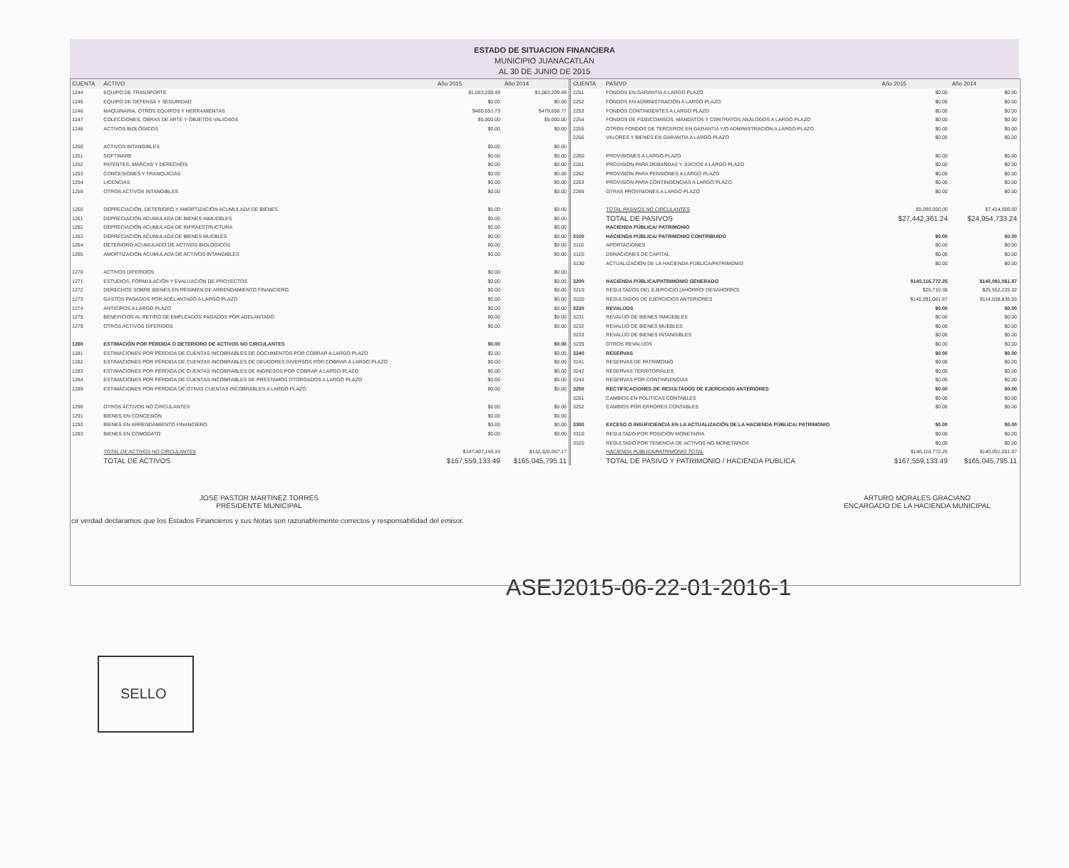ESTADO DE SITUACION FINANCIERA
MUNICIPIO JUANACATLÁN
AL 30 DE JUNIO DE 2015
| CUENTA | ACTIVO | Año 2015 | Año 2014 |
| --- | --- | --- | --- |
| 1244 | EQUIPO DE TRANSPORTE | $1,083,209.49 | $1,083,209.49 |
| 1245 | EQUIPO DE DEFENSA Y SEGURIDAD | $0.00 | $0.00 |
| 1246 | MAQUINARIA, OTROS EQUIPOS Y HERRAMIENTAS | $480,651.73 | $479,658.77 |
| 1247 | COLECCIONES, OBRAS DE ARTE Y OBJETOS VALIOSOS | $5,000.00 | $5,000.00 |
| 1248 | ACTIVOS BIOLÓGICOS | $0.00 | $0.00 |
| 1250 | ACTIVOS INTANGIBLES | $0.00 | $0.00 |
| 1251 | SOFTWARE | $0.00 | $0.00 |
| 1252 | PATENTES, MARCAS Y DERECHOS | $0.00 | $0.00 |
| 1253 | CONCESIONES Y FRANQUICIAS | $0.00 | $0.00 |
| 1254 | LICENCIAS | $0.00 | $0.00 |
| 1259 | OTROS ACTIVOS INTANGIBLES | $0.00 | $0.00 |
| 1260 | DEPRECIACIÓN, DETERIORO Y AMORTIZACIÓN ACUMULADA DE BIENES | $0.00 | $0.00 |
| 1261 | DEPRECIACIÓN ACUMULADA DE BIENES INMUEBLES | $0.00 | $0.00 |
| 1262 | DEPRECIACIÓN ACUMULADA DE INFRAESTRUCTURA | $0.00 | $0.00 |
| 1263 | DEPRECIACIÓN ACUMULADA DE BIENES MUEBLES | $0.00 | $0.00 |
| 1264 | DETERIORO ACUMULADO DE ACTIVOS BIOLÓGICOS | $0.00 | $0.00 |
| 1265 | AMORTIZACIÓN ACUMULADA DE ACTIVOS INTANGIBLES | $0.00 | $0.00 |
| 1270 | ACTIVOS DIFERIDOS | $0.00 | $0.00 |
| 1271 | ESTUDIOS, FORMULACIÓN Y EVALUACIÓN DE PROYECTOS | $0.00 | $0.00 |
| 1272 | DERECHOS SOBRE BIENES EN RÉGIMEN DE ARRENDAMIENTO FINANCIERO | $0.00 | $0.00 |
| 1273 | GASTOS PAGADOS POR ADELANTADO A LARGO PLAZO | $0.00 | $0.00 |
| 1274 | ANTICIPOS A LARGO PLAZO | $0.00 | $0.00 |
| 1275 | BENEFICIOS AL RETIRO DE EMPLEADOS PAGADOS POR ADELANTADO | $0.00 | $0.00 |
| 1279 | OTROS ACTIVOS DIFERIDOS | $0.00 | $0.00 |
| 1280 | ESTIMACIÓN POR PÉRDIDA O DETERIORO DE ACTIVOS NO CIRCULANTES | $0.00 | $0.00 |
| 1281 | ESTIMACIONES POR PÉRDIDA DE CUENTAS INCOBRABLES DE DOCUMENTOS POR COBRAR A LARGO PLAZO | $0.00 | $0.00 |
| 1282 | ESTIMACIONES POR PÉRDIDA DE CUENTAS INCOBRABLES DE DEUDORES DIVERSOS POR COBRAR A LARGO PLAZO | $0.00 | $0.00 |
| 1283 | ESTIMACIONES POR PÉRDIDA DE CUENTAS INCOBRABLES DE INGRESOS POR COBRAR A LARGO PLAZO | $0.00 | $0.00 |
| 1284 | ESTIMACIONES POR PÉRDIDA DE CUENTAS INCOBRABLES DE PRÉSTAMOS OTORGADOS A LARGO PLAZO | $0.00 | $0.00 |
| 1289 | ESTIMACIONES POR PÉRDIDA DE OTRAS CUENTAS INCOBRABLES A LARGO PLAZO | $0.00 | $0.00 |
| 1290 | OTROS ACTIVOS NO CIRCULANTES | $0.00 | $0.00 |
| 1291 | BIENES EN CONCESIÓN | $0.00 | $0.00 |
| 1292 | BIENES EN ARRENDAMIENTO FINANCIERO | $0.00 | $0.00 |
| 1293 | BIENES EN COMODATO | $0.00 | $0.00 |
| | TOTAL DE ACTIVOS NO CIRCULANTES | $147,407,156.16 | $132,326,067.17 |
| | TOTAL DE ACTIVOS | $167,559,133.49 | $165,045,795.11 |
| CUENTA | PASIVO | Año 2015 | Año 2014 |
| --- | --- | --- | --- |
| 2251 | FONDOS EN GARANTÍA A LARGO PLAZO | $0.00 | $0.00 |
| 2252 | FONDOS EN ADMINISTRACIÓN A LARGO PLAZO | $0.00 | $0.00 |
| 2253 | FONDOS CONTINGENTES A LARGO PLAZO | $0.00 | $0.00 |
| 2254 | FONDOS DE FIDEICOMISOS, MANDATOS Y CONTRATOS ANÁLOGOS A LARGO PLAZO | $0.00 | $0.00 |
| 2255 | OTROS FONDOS DE TERCEROS EN GARANTÍA Y/O ADMINISTRACIÓN A LARGO PLAZO | $0.00 | $0.00 |
| 2256 | VALORES Y BIENES EN GARANTÍA A LARGO PLAZO | $0.00 | $0.00 |
| 2260 | PROVISIONES A LARGO PLAZO | $0.00 | $0.00 |
| 2261 | PROVISIÓN PARA DEMANDAS Y JUICIOS A LARGO PLAZO | $0.00 | $0.00 |
| 2262 | PROVISIÓN PARA PENSIONES A LARGO PLAZO | $0.00 | $0.00 |
| 2263 | PROVISIÓN PARA CONTINGENCIAS A LARGO PLAZO | $0.00 | $0.00 |
| 2269 | OTRAS PROVISIONES A LARGO PLAZO | $0.00 | $0.00 |
| | TOTAL PASIVOS NO CIRCULANTES | $9,090,000.00 | $7,414,000.00 |
| | TOTAL DE PASIVOS | $27,442,361.24 | $24,954,733.24 |
| | HACIENDA PÚBLICA/ PATRIMONIO | | |
| 3100 | HACIENDA PÚBLICA/ PATRIMONIO CONTRIBUIDO | $0.00 | $0.00 |
| 3110 | APORTACIONES | $0.00 | $0.00 |
| 3120 | DONACIONES DE CAPITAL | $0.00 | $0.00 |
| 3130 | ACTUALIZACIÓN DE LA HACIENDA PÚBLICA/PATRIMONIO | $0.00 | $0.00 |
| 3200 | HACIENDA PÚBLICA/PATRIMONIO GENERADO | $140,116,772.25 | $140,091,061.87 |
| 3210 | RESULTADOS DEL EJERCICIO (AHORRO/ DESAHORRO) | $25,710.38 | $25,552,225.32 |
| 3220 | RESULTADOS DE EJERCICIOS ANTERIORES | $140,091,061.87 | $114,538,836.55 |
| 3230 | REVALÚOS | $0.00 | $0.00 |
| 3231 | REVALÚO DE BIENES INMUEBLES | $0.00 | $0.00 |
| 3232 | REVALÚO DE BIENES MUEBLES | $0.00 | $0.00 |
| 3233 | REVALÚO DE BIENES INTANGIBLES | $0.00 | $0.00 |
| 3239 | OTROS REVALÚOS | $0.00 | $0.00 |
| 3240 | RESERVAS | $0.00 | $0.00 |
| 3241 | RESERVAS DE PATRIMONIO | $0.00 | $0.00 |
| 3242 | RESERVAS TERRITORIALES | $0.00 | $0.00 |
| 3243 | RESERVAS POR CONTINGENCIAS | $0.00 | $0.00 |
| 3250 | RECTIFICACIONES DE RESULTADOS DE EJERCICIOS ANTERIORES | $0.00 | $0.00 |
| 3251 | CAMBIOS EN POLÍTICAS CONTABLES | $0.00 | $0.00 |
| 3252 | CAMBIOS POR ERRORES CONTABLES | $0.00 | $0.00 |
| 3300 | EXCESO O INSUFICIENCIA EN LA ACTUALIZACIÓN DE LA HACIENDA PÚBLICA/ PATRIMONIO | $0.00 | $0.00 |
| 3310 | RESULTADO POR POSICIÓN MONETARIA | $0.00 | $0.00 |
| 3320 | RESULTADO POR TENENCIA DE ACTIVOS NO MONETARIOS | $0.00 | $0.00 |
| | HACIENDA PUBLICA/PATRIMONIO TOTAL | $140,116,772.25 | $140,091,061.87 |
| | TOTAL DE PASIVO Y PATRIMONIO / HACIENDA PUBLICA | $167,559,133.49 | $165,045,795.11 |
JOSE PASTOR MARTINEZ TORRES
PRESIDENTE MUNICIPAL
ARTURO MORALES GRACIANO
ENCARGADO DE LA HACIENDA MUNICIPAL
cir verdad declaramos que los Estados Financieros y sus Notas son razonablemente correctos y responsabilidad del emisor.
SELLO
ASEJ2015-06-22-01-2016-1